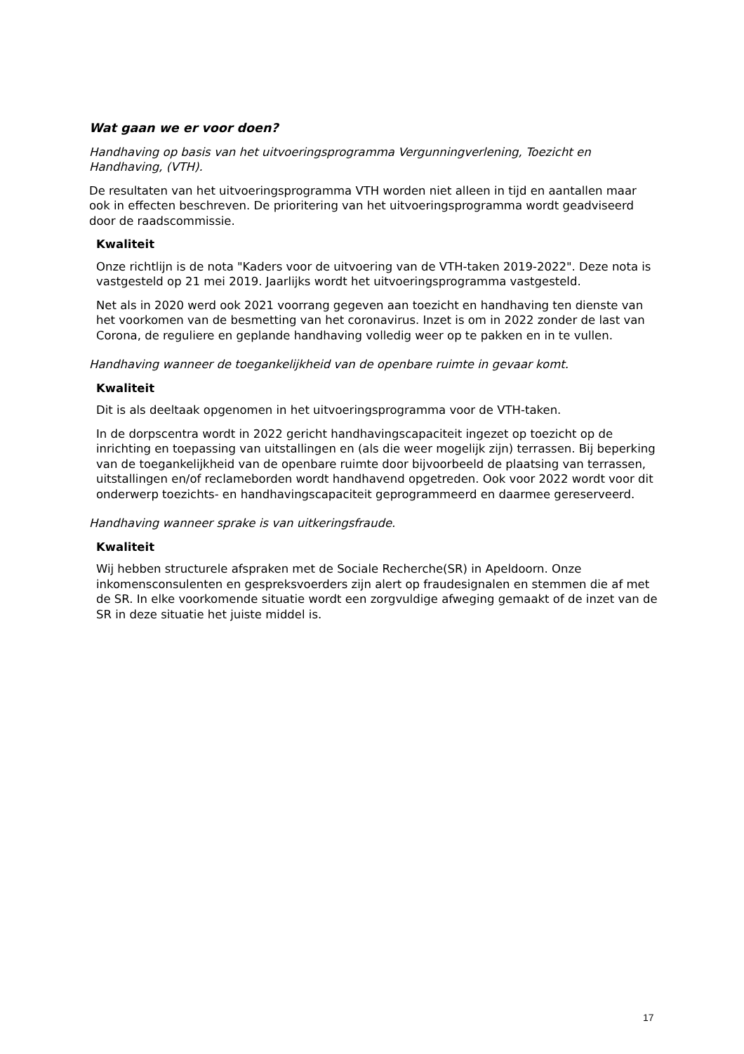Wat gaan we er voor doen?
Handhaving op basis van het uitvoeringsprogramma Vergunningverlening, Toezicht en Handhaving, (VTH).
De resultaten van het uitvoeringsprogramma VTH worden niet alleen in tijd en aantallen maar ook in effecten beschreven. De prioritering van het uitvoeringsprogramma wordt geadviseerd door de raadscommissie.
Kwaliteit
Onze richtlijn is de nota "Kaders voor de uitvoering van de VTH-taken 2019-2022". Deze nota is vastgesteld op 21 mei 2019. Jaarlijks wordt het uitvoeringsprogramma vastgesteld.
Net als in 2020 werd ook 2021 voorrang gegeven aan toezicht en handhaving ten dienste van het voorkomen van de besmetting van het coronavirus. Inzet is om in 2022 zonder de last van Corona, de reguliere en geplande handhaving volledig weer op te pakken en in te vullen.
Handhaving wanneer de toegankelijkheid van de openbare ruimte in gevaar komt.
Kwaliteit
Dit is als deeltaak opgenomen in het uitvoeringsprogramma voor de VTH-taken.
In de dorpscentra wordt in 2022 gericht handhavingscapaciteit ingezet op toezicht op de inrichting en toepassing van uitstallingen en (als die weer mogelijk zijn) terrassen. Bij beperking van de toegankelijkheid van de openbare ruimte door bijvoorbeeld de plaatsing van terrassen, uitstallingen en/of reclameborden wordt handhavend opgetreden. Ook voor 2022 wordt voor dit onderwerp toezichts- en handhavingscapaciteit geprogrammeerd en daarmee gereserveerd.
Handhaving wanneer sprake is van uitkeringsfraude.
Kwaliteit
Wij hebben structurele afspraken met de Sociale Recherche(SR) in Apeldoorn. Onze inkomensconsulenten en gespreksvoerders zijn alert op fraudesignalen en stemmen die af met de SR. In elke voorkomende situatie wordt een zorgvuldige afweging gemaakt of de inzet van de SR in deze situatie het juiste middel is.
17